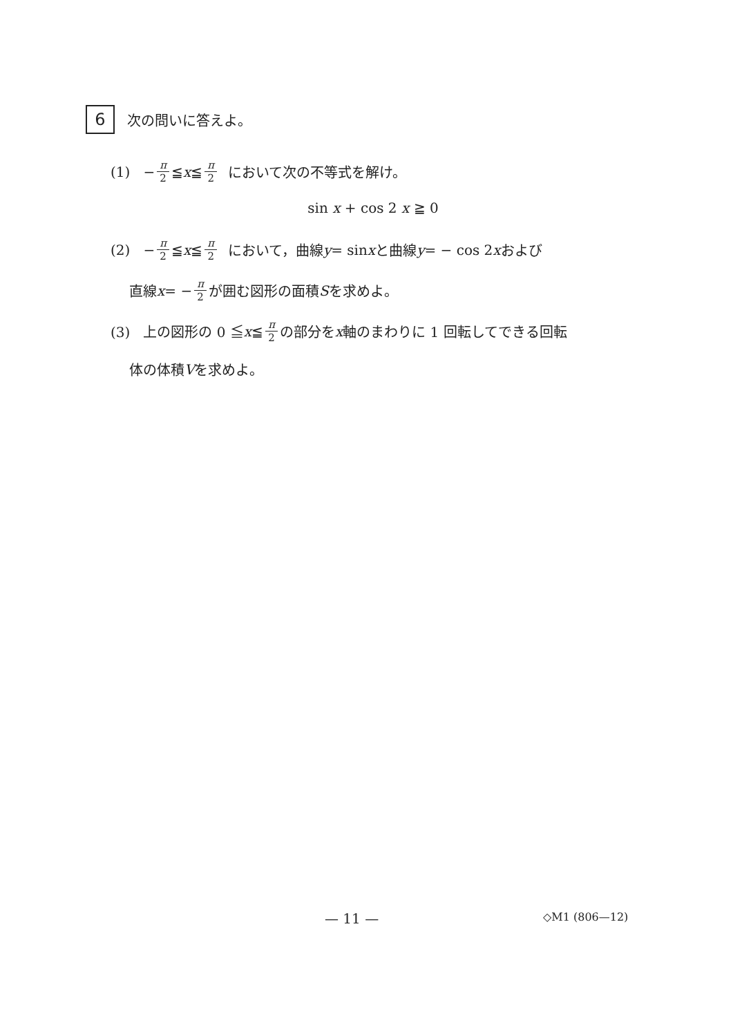6
次の問いに答えよ。
(1) − π 2 ≦ x ≦ π 2 において次の不等式を解け。
sin x + cos 2 x ≧ 0
(2) − π 2 ≦ x ≦ π 2 において，曲線 y = sin x と曲線 y = − cos 2 x および
直線 x = − π 2 が囲む図形の面積 S を求めよ。
(3) 上の図形の 0 ≦ x ≦ π 2 の部分を x 軸のまわりに 1 回転してできる回転
体の体積 V を求めよ。
— 11 — ◇M1 (806—12)